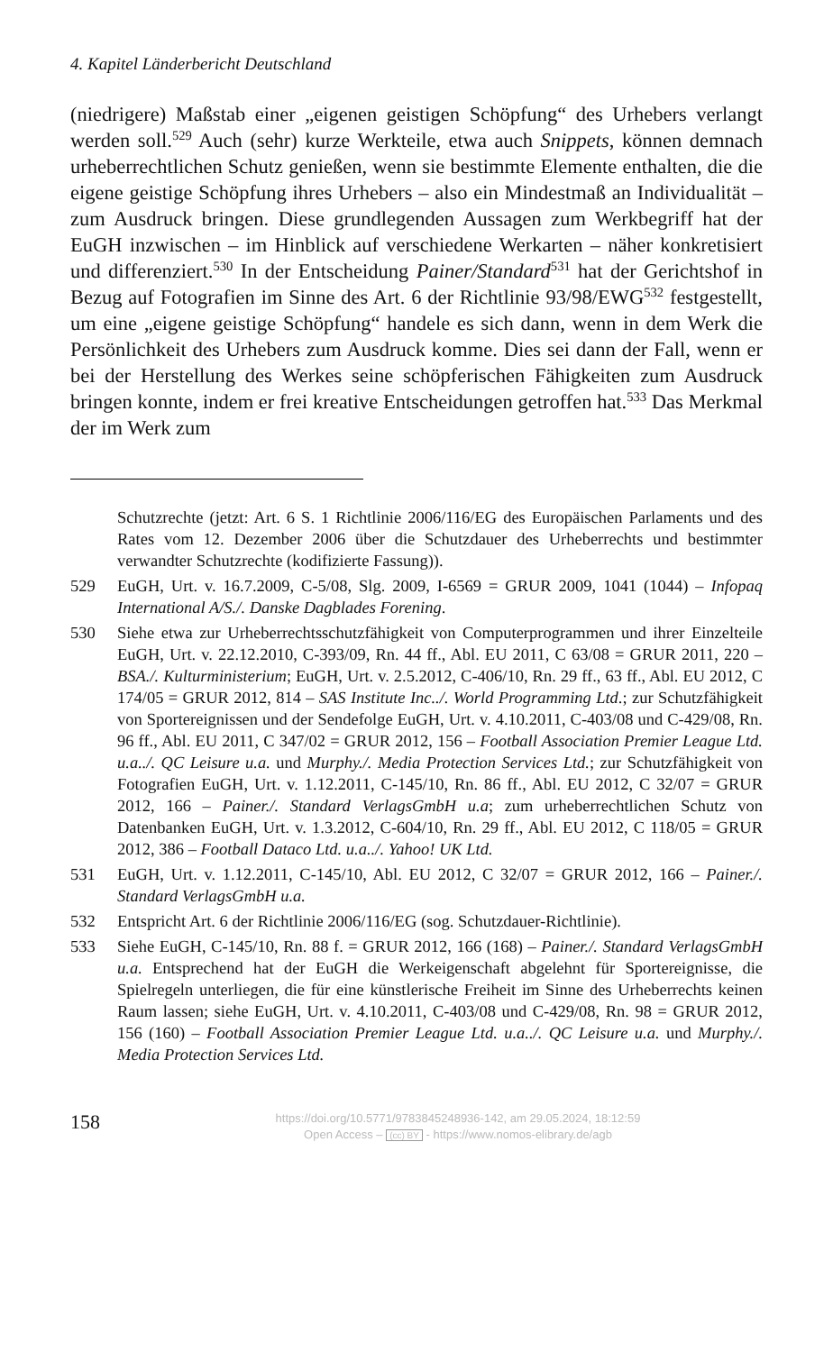4. Kapitel Länderbericht Deutschland
(niedrigere) Maßstab einer „eigenen geistigen Schöpfung“ des Urhebers verlangt werden soll.<sup>529</sup> Auch (sehr) kurze Werkteile, etwa auch Snippets, können demnach urheberrechtlichen Schutz genießen, wenn sie bestimmte Elemente enthalten, die die eigene geistige Schöpfung ihres Urhebers – also ein Mindestmaß an Individualität – zum Ausdruck bringen. Diese grundlegenden Aussagen zum Werkbegriff hat der EuGH inzwischen – im Hinblick auf verschiedene Werkarten – näher konkretisiert und differenziert.<sup>530</sup> In der Entscheidung Painer/Standard<sup>531</sup> hat der Gerichtshof in Bezug auf Fotografien im Sinne des Art. 6 der Richtlinie 93/98/EWG<sup>532</sup> festgestellt, um eine „eigene geistige Schöpfung“ handele es sich dann, wenn in dem Werk die Persönlichkeit des Urhebers zum Ausdruck komme. Dies sei dann der Fall, wenn er bei der Herstellung des Werkes seine schöpferischen Fähigkeiten zum Ausdruck bringen konnte, indem er frei kreative Entscheidungen getroffen hat.<sup>533</sup> Das Merkmal der im Werk zum
Schutzrechte (jetzt: Art. 6 S. 1 Richtlinie 2006/116/EG des Europäischen Parlaments und des Rates vom 12. Dezember 2006 über die Schutzdauer des Urheberrechts und bestimmter verwandter Schutzrechte (kodifizierte Fassung)).
529 EuGH, Urt. v. 16.7.2009, C-5/08, Slg. 2009, I-6569 = GRUR 2009, 1041 (1044) – Infopaq International A/S./. Danske Dagblades Forening.
530 Siehe etwa zur Urheberrechtsschutzfähigkeit von Computerprogrammen und ihrer Einzelteile EuGH, Urt. v. 22.12.2010, C-393/09, Rn. 44 ff., Abl. EU 2011, C 63/08 = GRUR 2011, 220 – BSA./. Kulturministerium; EuGH, Urt. v. 2.5.2012, C-406/10, Rn. 29 ff., 63 ff., Abl. EU 2012, C 174/05 = GRUR 2012, 814 – SAS Institute Inc../. World Programming Ltd.; zur Schutzfähigkeit von Sportereignissen und der Sendefolge EuGH, Urt. v. 4.10.2011, C-403/08 und C-429/08, Rn. 96 ff., Abl. EU 2011, C 347/02 = GRUR 2012, 156 – Football Association Premier League Ltd. u.a../. QC Leisure u.a. und Murphy./. Media Protection Services Ltd.; zur Schutzfähigkeit von Fotografien EuGH, Urt. v. 1.12.2011, C-145/10, Rn. 86 ff., Abl. EU 2012, C 32/07 = GRUR 2012, 166 – Painer./. Standard VerlagsGmbH u.a; zum urheberrechtlichen Schutz von Datenbanken EuGH, Urt. v. 1.3.2012, C-604/10, Rn. 29 ff., Abl. EU 2012, C 118/05 = GRUR 2012, 386 – Football Dataco Ltd. u.a../. Yahoo! UK Ltd.
531 EuGH, Urt. v. 1.12.2011, C-145/10, Abl. EU 2012, C 32/07 = GRUR 2012, 166 – Painer./. Standard VerlagsGmbH u.a.
532 Entspricht Art. 6 der Richtlinie 2006/116/EG (sog. Schutzdauer-Richtlinie).
533 Siehe EuGH, C-145/10, Rn. 88 f. = GRUR 2012, 166 (168) – Painer./. Standard VerlagsGmbH u.a. Entsprechend hat der EuGH die Werkeigenschaft abgelehnt für Sportereignisse, die Spielregeln unterliegen, die für eine künstlerische Freiheit im Sinne des Urheberrechts keinen Raum lassen; siehe EuGH, Urt. v. 4.10.2011, C-403/08 und C-429/08, Rn. 98 = GRUR 2012, 156 (160) – Football Association Premier League Ltd. u.a../. QC Leisure u.a. und Murphy./. Media Protection Services Ltd.
158
https://doi.org/10.5771/9783845248936-142, am 29.05.2024, 18:12:59
Open Access – (cc) BY - https://www.nomos-elibrary.de/agb